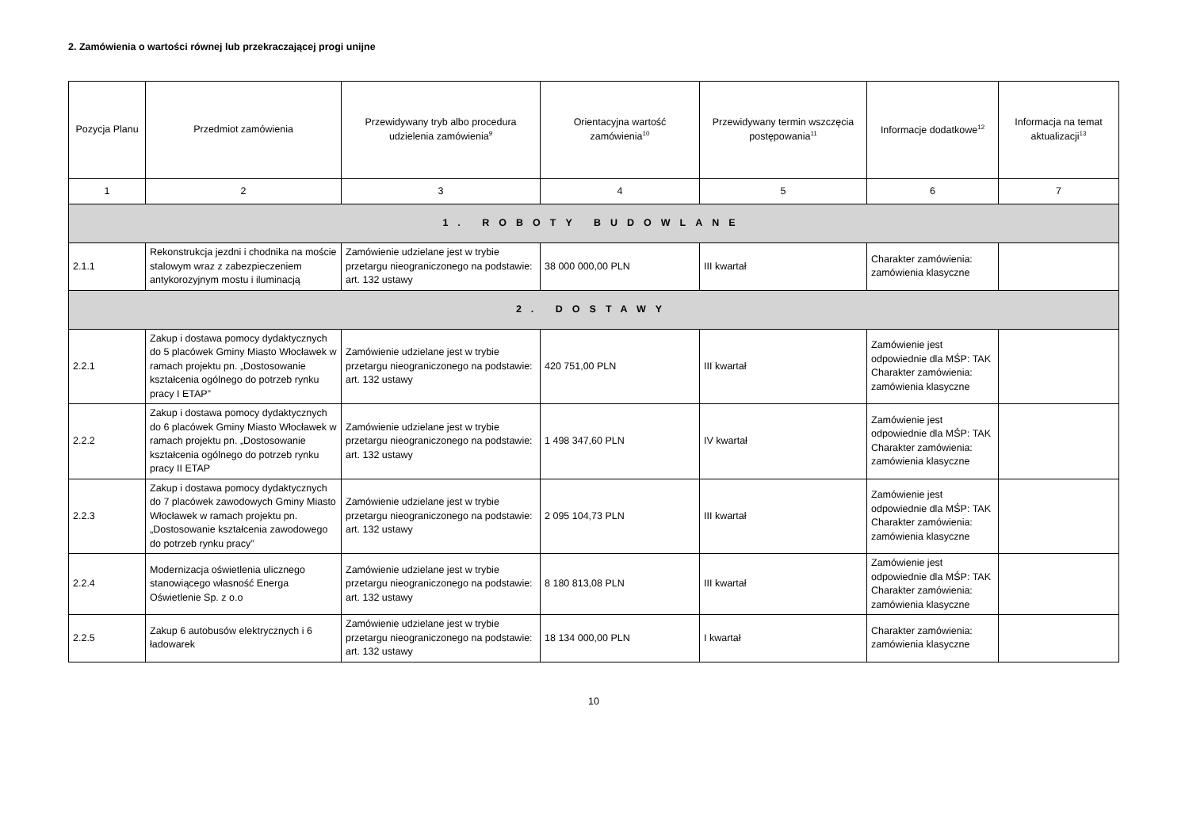2. Zamówienia o wartości równej lub przekraczającej progi unijne
| Pozycja Planu | Przedmiot zamówienia | Przewidywany tryb albo procedura udzielenia zamówienia<sup>9</sup> | Orientacyjna wartość zamówienia<sup>10</sup> | Przewidywany termin wszczęcia postępowania<sup>11</sup> | Informacje dodatkowe<sup>12</sup> | Informacja na temat aktualizacji<sup>13</sup> |
| --- | --- | --- | --- | --- | --- | --- |
| 1 | 2 | 3 | 4 | 5 | 6 | 7 |
| 1. ROBOTY BUDOWLANE | | | | | | |
| 2.1.1 | Rekonstrukcja jezdni i chodnika na moście stalowym wraz z zabezpieczeniem antykorozyjnym mostu i iluminacją | Zamówienie udzielane jest w trybie przetargu nieograniczonego na podstawie: art. 132 ustawy | 38 000 000,00 PLN | III kwartał | Charakter zamówienia: zamówienia klasyczne | |
| 2. DOSTAWY | | | | | | |
| 2.2.1 | Zakup i dostawa pomocy dydaktycznych do 5 placówek Gminy Miasto Włocławek w ramach projektu pn. „Dostosowanie kształcenia ogólnego do potrzeb rynku pracy I ETAP” | Zamówienie udzielane jest w trybie przetargu nieograniczonego na podstawie: art. 132 ustawy | 420 751,00 PLN | III kwartał | Zamówienie jest odpowiednie dla MŚP: TAK Charakter zamówienia: zamówienia klasyczne | |
| 2.2.2 | Zakup i dostawa pomocy dydaktycznych do 6 placówek Gminy Miasto Włocławek w ramach projektu pn. „Dostosowanie kształcenia ogólnego do potrzeb rynku pracy II ETAP | Zamówienie udzielane jest w trybie przetargu nieograniczonego na podstawie: art. 132 ustawy | 1 498 347,60 PLN | IV kwartał | Zamówienie jest odpowiednie dla MŚP: TAK Charakter zamówienia: zamówienia klasyczne | |
| 2.2.3 | Zakup i dostawa pomocy dydaktycznych do 7 placówek zawodowych Gminy Miasto Włocławek w ramach projektu pn. „Dostosowanie kształcenia zawodowego do potrzeb rynku pracy” | Zamówienie udzielane jest w trybie przetargu nieograniczonego na podstawie: art. 132 ustawy | 2 095 104,73 PLN | III kwartał | Zamówienie jest odpowiednie dla MŚP: TAK Charakter zamówienia: zamówienia klasyczne | |
| 2.2.4 | Modernizacja oświetlenia ulicznego stanowiącego własność Energa Oświetlenie Sp. z o.o | Zamówienie udzielane jest w trybie przetargu nieograniczonego na podstawie: art. 132 ustawy | 8 180 813,08 PLN | III kwartał | Zamówienie jest odpowiednie dla MŚP: TAK Charakter zamówienia: zamówienia klasyczne | |
| 2.2.5 | Zakup 6 autobusów elektrycznych i 6 ładowarek | Zamówienie udzielane jest w trybie przetargu nieograniczonego na podstawie: art. 132 ustawy | 18 134 000,00 PLN | I kwartał | Charakter zamówienia: zamówienia klasyczne | |
10